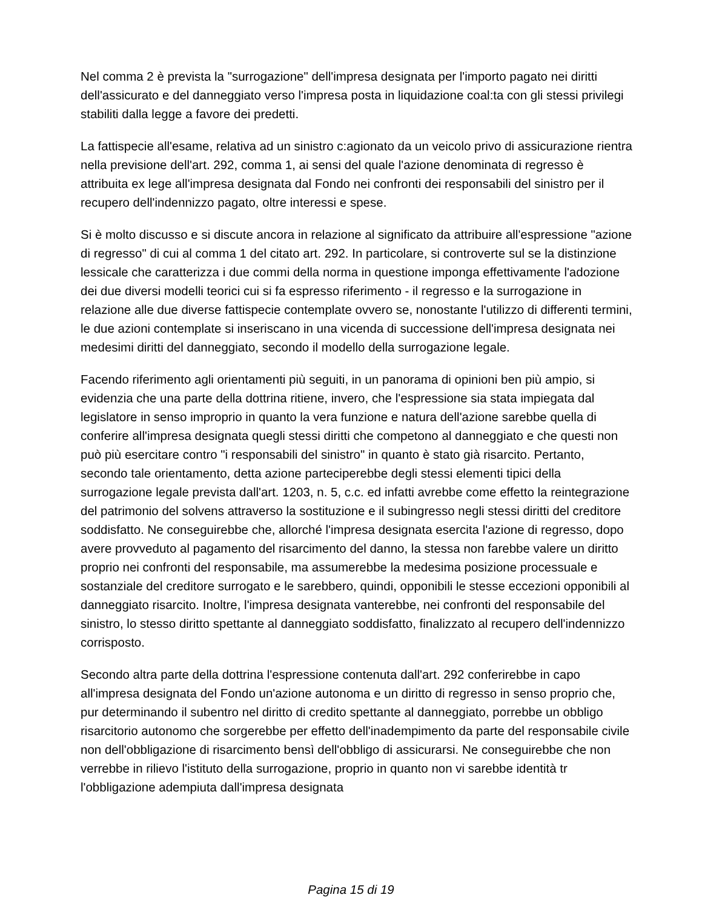Nel comma 2 è prevista la "surrogazione" dell'impresa designata per l'importo pagato nei diritti dell'assicurato e del danneggiato verso l'impresa posta in liquidazione coal:ta con gli stessi privilegi stabiliti dalla legge a favore dei predetti.
La fattispecie all'esame, relativa ad un sinistro c:agionato da un veicolo privo di assicurazione rientra nella previsione dell'art. 292, comma 1, ai sensi del quale l'azione denominata di regresso è attribuita ex lege all'impresa designata dal Fondo nei confronti dei responsabili del sinistro per il recupero dell'indennizzo pagato, oltre interessi e spese.
Si è molto discusso e si discute ancora in relazione al significato da attribuire all'espressione "azione di regresso" di cui al comma 1 del citato art. 292. In particolare, si controverte sul se la distinzione lessicale che caratterizza i due commi della norma in questione imponga effettivamente l'adozione dei due diversi modelli teorici cui si fa espresso riferimento - il regresso e la surrogazione in relazione alle due diverse fattispecie contemplate ovvero se, nonostante l'utilizzo di differenti termini, le due azioni contemplate si inseriscano in una vicenda di successione dell'impresa designata nei medesimi diritti del danneggiato, secondo il modello della surrogazione legale.
Facendo riferimento agli orientamenti più seguiti, in un panorama di opinioni ben più ampio, si evidenzia che una parte della dottrina ritiene, invero, che l'espressione sia stata impiegata dal legislatore in senso improprio in quanto la vera funzione e natura dell'azione sarebbe quella di conferire all'impresa designata quegli stessi diritti che competono al danneggiato e che questi non può più esercitare contro "i responsabili del sinistro" in quanto è stato già risarcito. Pertanto, secondo tale orientamento, detta azione parteciperebbe degli stessi elementi tipici della surrogazione legale prevista dall'art. 1203, n. 5, c.c. ed infatti avrebbe come effetto la reintegrazione del patrimonio del solvens attraverso la sostituzione e il subingresso negli stessi diritti del creditore soddisfatto. Ne conseguirebbe che, allorché l'impresa designata esercita l'azione di regresso, dopo avere provveduto al pagamento del risarcimento del danno, la stessa non farebbe valere un diritto proprio nei confronti del responsabile, ma assumerebbe la medesima posizione processuale e sostanziale del creditore surrogato e le sarebbero, quindi, opponibili le stesse eccezioni opponibili al danneggiato risarcito. Inoltre, l'impresa designata vanterebbe, nei confronti del responsabile del sinistro, lo stesso diritto spettante al danneggiato soddisfatto, finalizzato al recupero dell'indennizzo corrisposto.
Secondo altra parte della dottrina l'espressione contenuta dall'art. 292 conferirebbe in capo all'impresa designata del Fondo un'azione autonoma e un diritto di regresso in senso proprio che, pur determinando il subentro nel diritto di credito spettante al danneggiato, porrebbe un obbligo risarcitorio autonomo che sorgerebbe per effetto dell'inadempimento da parte del responsabile civile non dell'obbligazione di risarcimento bensì dell'obbligo di assicurarsi. Ne conseguirebbe che non verrebbe in rilievo l'istituto della surrogazione, proprio in quanto non vi sarebbe identità tr l'obbligazione adempiuta dall'impresa designata
Pagina 15 di 19